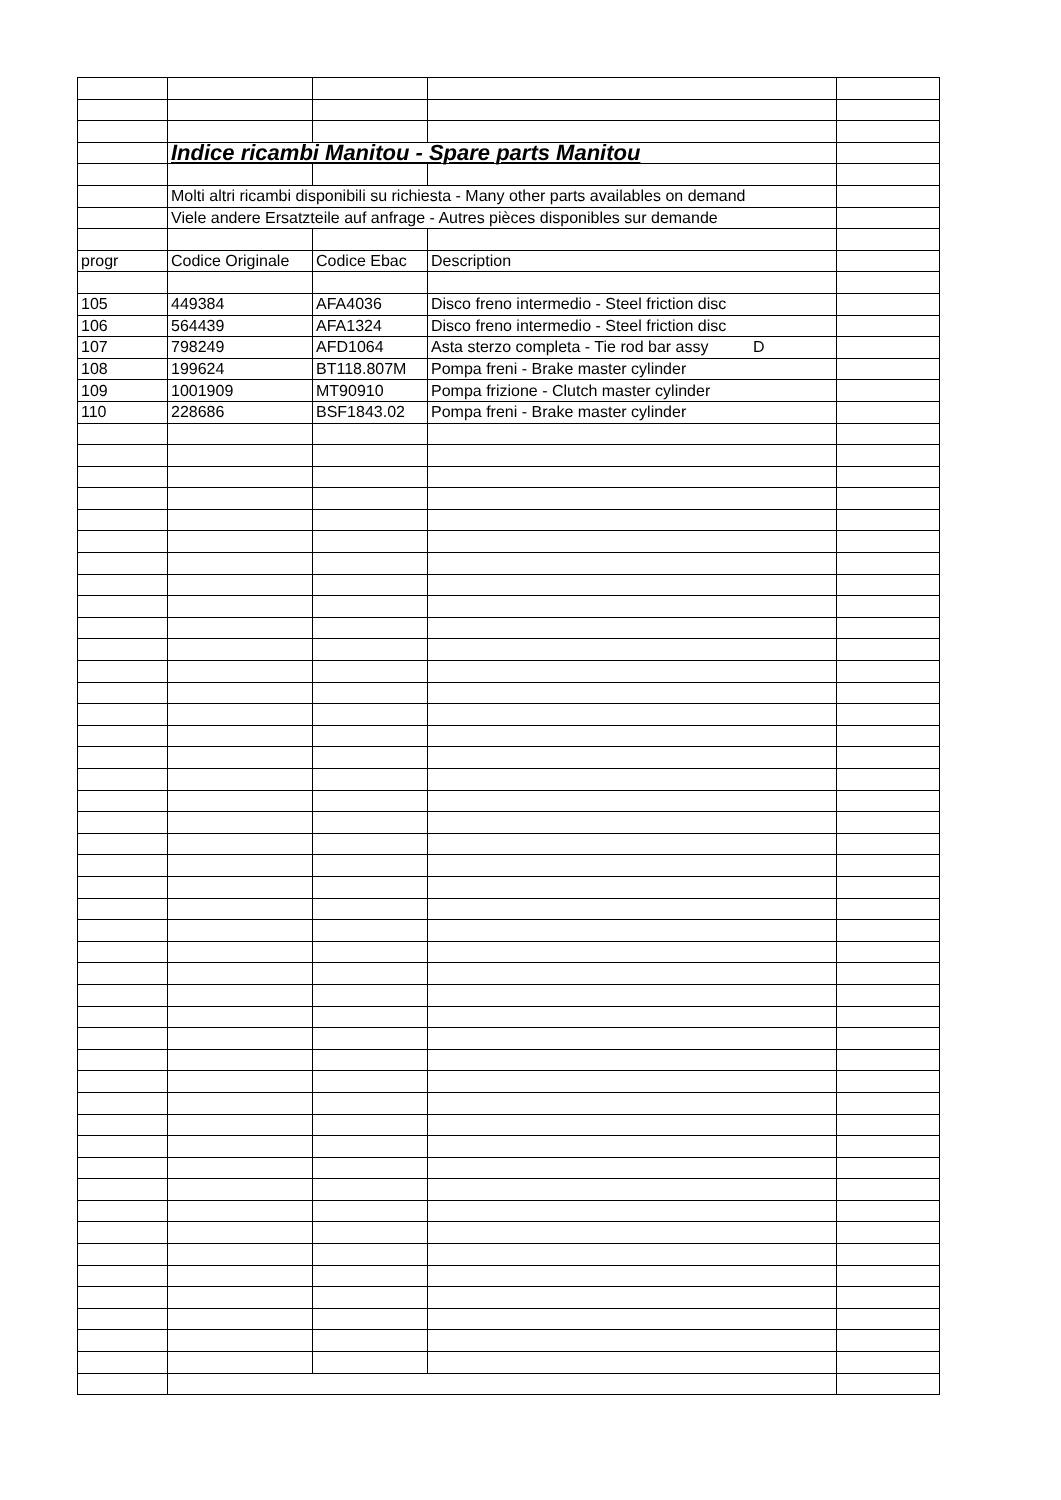| | Indice ricambi Manitou - Spare parts Manitou | | | |
| | Molti altri ricambi disponibili su richiesta - Many other parts availables on demand | | | |
| | Viele andere Ersatzteile auf anfrage - Autres pièces disponibles sur demande | | | |
| progr | Codice Originale | Codice Ebac | Description | |
| 105 | 449384 | AFA4036 | Disco freno intermedio - Steel friction disc | |
| 106 | 564439 | AFA1324 | Disco freno intermedio - Steel friction disc | |
| 107 | 798249 | AFD1064 | Asta sterzo completa - Tie rod bar assy D | |
| 108 | 199624 | BT118.807M | Pompa freni - Brake master cylinder | |
| 109 | 1001909 | MT90910 | Pompa frizione - Clutch master cylinder | |
| 110 | 228686 | BSF1843.02 | Pompa freni - Brake master cylinder | |